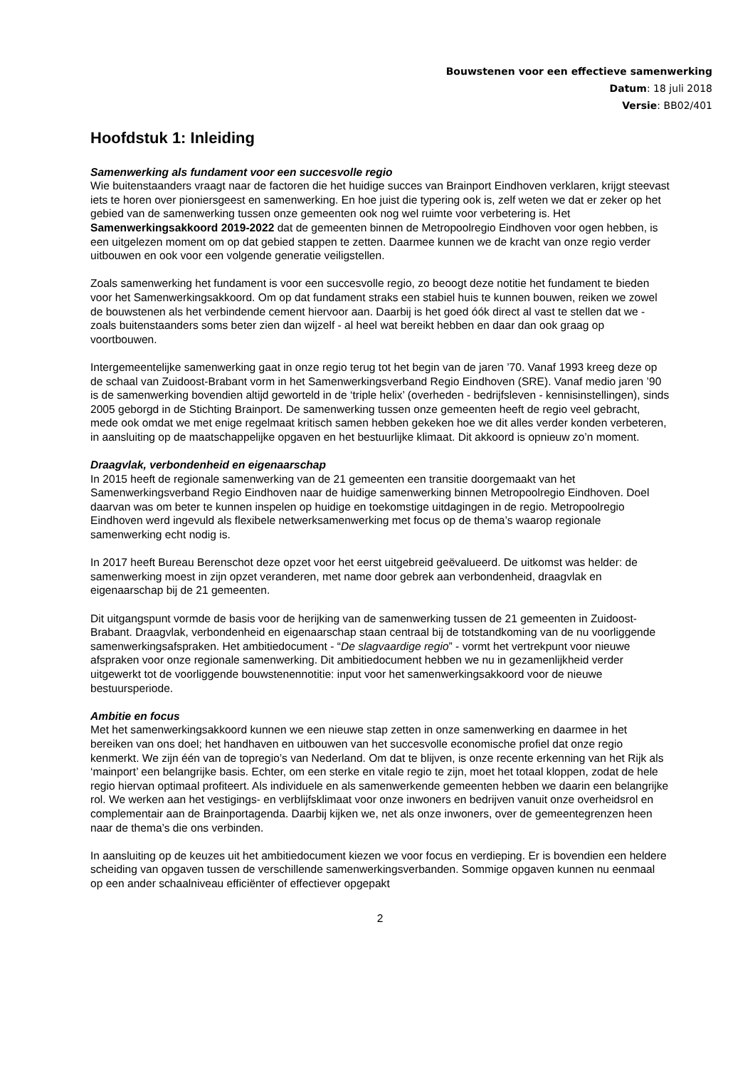Bouwstenen voor een effectieve samenwerking
Datum: 18 juli 2018
Versie: BB02/401
Hoofdstuk 1: Inleiding
Samenwerking als fundament voor een succesvolle regio
Wie buitenstaanders vraagt naar de factoren die het huidige succes van Brainport Eindhoven verklaren, krijgt steevast iets te horen over pioniersgeest en samenwerking. En hoe juist die typering ook is, zelf weten we dat er zeker op het gebied van de samenwerking tussen onze gemeenten ook nog wel ruimte voor verbetering is. Het Samenwerkingsakkoord 2019-2022 dat de gemeenten binnen de Metropoolregio Eindhoven voor ogen hebben, is een uitgelezen moment om op dat gebied stappen te zetten. Daarmee kunnen we de kracht van onze regio verder uitbouwen en ook voor een volgende generatie veiligstellen.
Zoals samenwerking het fundament is voor een succesvolle regio, zo beoogt deze notitie het fundament te bieden voor het Samenwerkingsakkoord. Om op dat fundament straks een stabiel huis te kunnen bouwen, reiken we zowel de bouwstenen als het verbindende cement hiervoor aan. Daarbij is het goed óók direct al vast te stellen dat we - zoals buitenstaanders soms beter zien dan wijzelf - al heel wat bereikt hebben en daar dan ook graag op voortbouwen.
Intergemeentelijke samenwerking gaat in onze regio terug tot het begin van de jaren ’70. Vanaf 1993 kreeg deze op de schaal van Zuidoost-Brabant vorm in het Samenwerkingsverband Regio Eindhoven (SRE). Vanaf medio jaren ’90 is de samenwerking bovendien altijd geworteld in de ‘triple helix’ (overheden - bedrijfsleven - kennisinstellingen), sinds 2005 geborgd in de Stichting Brainport. De samenwerking tussen onze gemeenten heeft de regio veel gebracht, mede ook omdat we met enige regelmaat kritisch samen hebben gekeken hoe we dit alles verder konden verbeteren, in aansluiting op de maatschappelijke opgaven en het bestuurlijke klimaat. Dit akkoord is opnieuw zo’n moment.
Draagvlak, verbondenheid en eigenaarschap
In 2015 heeft de regionale samenwerking van de 21 gemeenten een transitie doorgemaakt van het Samenwerkingsverband Regio Eindhoven naar de huidige samenwerking binnen Metropoolregio Eindhoven. Doel daarvan was om beter te kunnen inspelen op huidige en toekomstige uitdagingen in de regio. Metropoolregio Eindhoven werd ingevuld als flexibele netwerksamenwerking met focus op de thema’s waarop regionale samenwerking echt nodig is.
In 2017 heeft Bureau Berenschot deze opzet voor het eerst uitgebreid geëvalueerd. De uitkomst was helder: de samenwerking moest in zijn opzet veranderen, met name door gebrek aan verbondenheid, draagvlak en eigenaarschap bij de 21 gemeenten.
Dit uitgangspunt vormde de basis voor de herijking van de samenwerking tussen de 21 gemeenten in Zuidoost-Brabant. Draagvlak, verbondenheid en eigenaarschap staan centraal bij de totstandkoming van de nu voorliggende samenwerkingsafspraken. Het ambitiedocument - “De slagvaardige regio” - vormt het vertrekpunt voor nieuwe afspraken voor onze regionale samenwerking. Dit ambitiedocument hebben we nu in gezamenlijkheid verder uitgewerkt tot de voorliggende bouwstenennotitie: input voor het samenwerkingsakkoord voor de nieuwe bestuursperiode.
Ambitie en focus
Met het samenwerkingsakkoord kunnen we een nieuwe stap zetten in onze samenwerking en daarmee in het bereiken van ons doel; het handhaven en uitbouwen van het succesvolle economische profiel dat onze regio kenmerkt. We zijn één van de topregio’s van Nederland. Om dat te blijven, is onze recente erkenning van het Rijk als ‘mainport’ een belangrijke basis. Echter, om een sterke en vitale regio te zijn, moet het totaal kloppen, zodat de hele regio hiervan optimaal profiteert. Als individuele en als samenwerkende gemeenten hebben we daarin een belangrijke rol. We werken aan het vestigings- en verblijfsklimaat voor onze inwoners en bedrijven vanuit onze overheidsrol en complementair aan de Brainportagenda. Daarbij kijken we, net als onze inwoners, over de gemeentegrenzen heen naar de thema’s die ons verbinden.
In aansluiting op de keuzes uit het ambitiedocument kiezen we voor focus en verdieping. Er is bovendien een heldere scheiding van opgaven tussen de verschillende samenwerkingsverbanden. Sommige opgaven kunnen nu eenmaal op een ander schaalniveau efficiënter of effectiever opgepakt
2